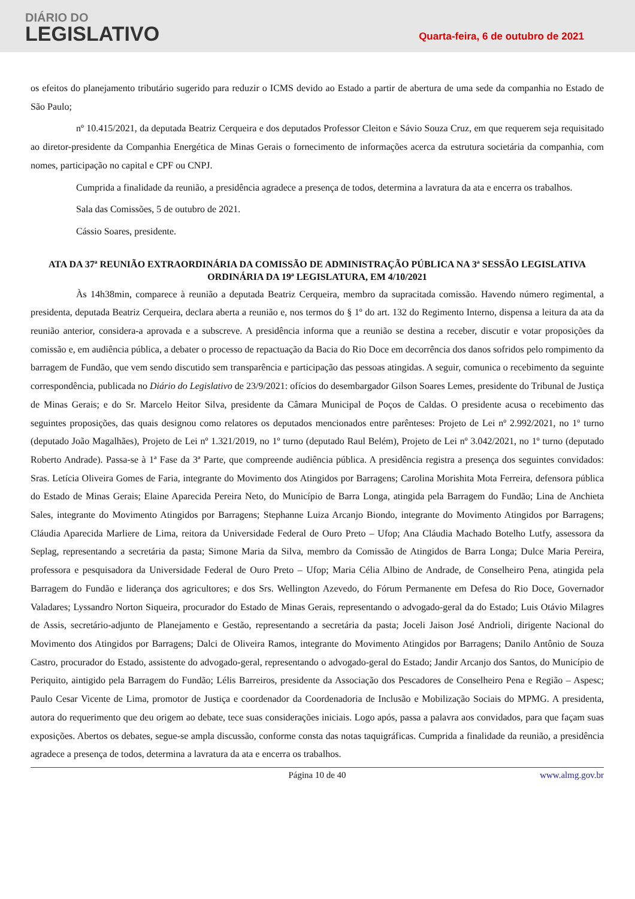DIÁRIO DO
LEGISLATIVO
Quarta-feira, 6 de outubro de 2021
os efeitos do planejamento tributário sugerido para reduzir o ICMS devido ao Estado a partir de abertura de uma sede da companhia no Estado de São Paulo;
nº 10.415/2021, da deputada Beatriz Cerqueira e dos deputados Professor Cleiton e Sávio Souza Cruz, em que requerem seja requisitado ao diretor-presidente da Companhia Energética de Minas Gerais o fornecimento de informações acerca da estrutura societária da companhia, com nomes, participação no capital e CPF ou CNPJ.
Cumprida a finalidade da reunião, a presidência agradece a presença de todos, determina a lavratura da ata e encerra os trabalhos.
Sala das Comissões, 5 de outubro de 2021.
Cássio Soares, presidente.
ATA DA 37ª REUNIÃO EXTRAORDINÁRIA DA COMISSÃO DE ADMINISTRAÇÃO PÚBLICA NA 3ª SESSÃO LEGISLATIVA ORDINÁRIA DA 19ª LEGISLATURA, EM 4/10/2021
Às 14h38min, comparece à reunião a deputada Beatriz Cerqueira, membro da supracitada comissão. Havendo número regimental, a presidenta, deputada Beatriz Cerqueira, declara aberta a reunião e, nos termos do § 1º do art. 132 do Regimento Interno, dispensa a leitura da ata da reunião anterior, considera-a aprovada e a subscreve. A presidência informa que a reunião se destina a receber, discutir e votar proposições da comissão e, em audiência pública, a debater o processo de repactuação da Bacia do Rio Doce em decorrência dos danos sofridos pelo rompimento da barragem de Fundão, que vem sendo discutido sem transparência e participação das pessoas atingidas. A seguir, comunica o recebimento da seguinte correspondência, publicada no Diário do Legislativo de 23/9/2021: ofícios do desembargador Gilson Soares Lemes, presidente do Tribunal de Justiça de Minas Gerais; e do Sr. Marcelo Heitor Silva, presidente da Câmara Municipal de Poços de Caldas. O presidente acusa o recebimento das seguintes proposições, das quais designou como relatores os deputados mencionados entre parênteses: Projeto de Lei nº 2.992/2021, no 1º turno (deputado João Magalhães), Projeto de Lei nº 1.321/2019, no 1º turno (deputado Raul Belém), Projeto de Lei nº 3.042/2021, no 1º turno (deputado Roberto Andrade). Passa-se à 1ª Fase da 3ª Parte, que compreende audiência pública. A presidência registra a presença dos seguintes convidados: Sras. Letícia Oliveira Gomes de Faria, integrante do Movimento dos Atingidos por Barragens; Carolina Morishita Mota Ferreira, defensora pública do Estado de Minas Gerais; Elaine Aparecida Pereira Neto, do Município de Barra Longa, atingida pela Barragem do Fundão; Lina de Anchieta Sales, integrante do Movimento Atingidos por Barragens; Stephanne Luiza Arcanjo Biondo, integrante do Movimento Atingidos por Barragens; Cláudia Aparecida Marliere de Lima, reitora da Universidade Federal de Ouro Preto – Ufop; Ana Cláudia Machado Botelho Lutfy, assessora da Seplag, representando a secretária da pasta; Simone Maria da Silva, membro da Comissão de Atingidos de Barra Longa; Dulce Maria Pereira, professora e pesquisadora da Universidade Federal de Ouro Preto – Ufop; Maria Célia Albino de Andrade, de Conselheiro Pena, atingida pela Barragem do Fundão e liderança dos agricultores; e dos Srs. Wellington Azevedo, do Fórum Permanente em Defesa do Rio Doce, Governador Valadares; Lyssandro Norton Siqueira, procurador do Estado de Minas Gerais, representando o advogado-geral da do Estado; Luis Otávio Milagres de Assis, secretário-adjunto de Planejamento e Gestão, representando a secretária da pasta; Joceli Jaison José Andrioli, dirigente Nacional do Movimento dos Atingidos por Barragens; Dalci de Oliveira Ramos, integrante do Movimento Atingidos por Barragens; Danilo Antônio de Souza Castro, procurador do Estado, assistente do advogado-geral, representando o advogado-geral do Estado; Jandir Arcanjo dos Santos, do Município de Periquito, aintigido pela Barragem do Fundão; Lélis Barreiros, presidente da Associação dos Pescadores de Conselheiro Pena e Região – Aspesc; Paulo Cesar Vicente de Lima, promotor de Justiça e coordenador da Coordenadoria de Inclusão e Mobilização Sociais do MPMG. A presidenta, autora do requerimento que deu origem ao debate, tece suas considerações iniciais. Logo após, passa a palavra aos convidados, para que façam suas exposições. Abertos os debates, segue-se ampla discussão, conforme consta das notas taquigráficas. Cumprida a finalidade da reunião, a presidência agradece a presença de todos, determina a lavratura da ata e encerra os trabalhos.
Página 10 de 40 www.almg.gov.br